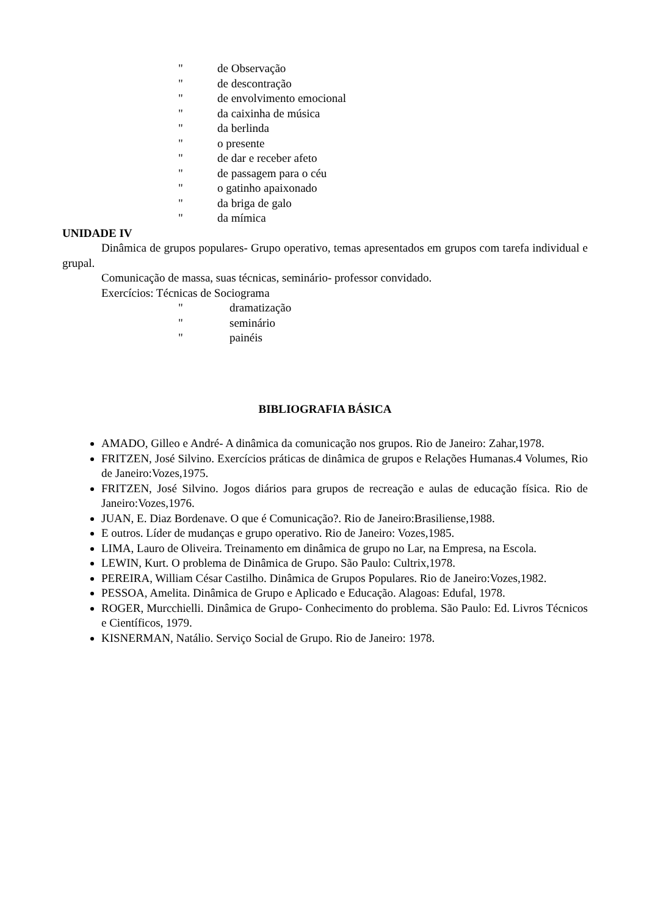" de Observação
" de descontração
" de envolvimento emocional
" da caixinha de música
" da berlinda
" o presente
" de dar e receber afeto
" de passagem para o céu
" o gatinho apaixonado
" da briga de galo
" da mímica
UNIDADE IV
Dinâmica de grupos populares- Grupo operativo, temas apresentados em grupos com tarefa individual e grupal.
Comunicação de massa, suas técnicas, seminário- professor convidado.
Exercícios: Técnicas de Sociograma
" dramatização
" seminário
" painéis
BIBLIOGRAFIA BÁSICA
AMADO, Gilleo e André- A dinâmica da comunicação nos grupos. Rio de Janeiro: Zahar,1978.
FRITZEN, José Silvino. Exercícios práticas de dinâmica de grupos e Relações Humanas.4 Volumes, Rio de Janeiro:Vozes,1975.
FRITZEN, José Silvino. Jogos diários para grupos de recreação e aulas de educação física. Rio de Janeiro:Vozes,1976.
JUAN, E. Diaz Bordenave. O que é Comunicação?. Rio de Janeiro:Brasiliense,1988.
E outros. Líder de mudanças e grupo operativo. Rio de Janeiro: Vozes,1985.
LIMA, Lauro de Oliveira. Treinamento em dinâmica de grupo no Lar, na Empresa, na Escola.
LEWIN, Kurt. O problema de Dinâmica de Grupo. São Paulo: Cultrix,1978.
PEREIRA, William César Castilho. Dinâmica de Grupos Populares. Rio de Janeiro:Vozes,1982.
PESSOA, Amelita. Dinâmica de Grupo e Aplicado e Educação. Alagoas: Edufal, 1978.
ROGER, Murcchielli. Dinâmica de Grupo- Conhecimento do problema. São Paulo: Ed. Livros Técnicos e Científicos, 1979.
KISNERMAN, Natálio. Serviço Social de Grupo. Rio de Janeiro: 1978.